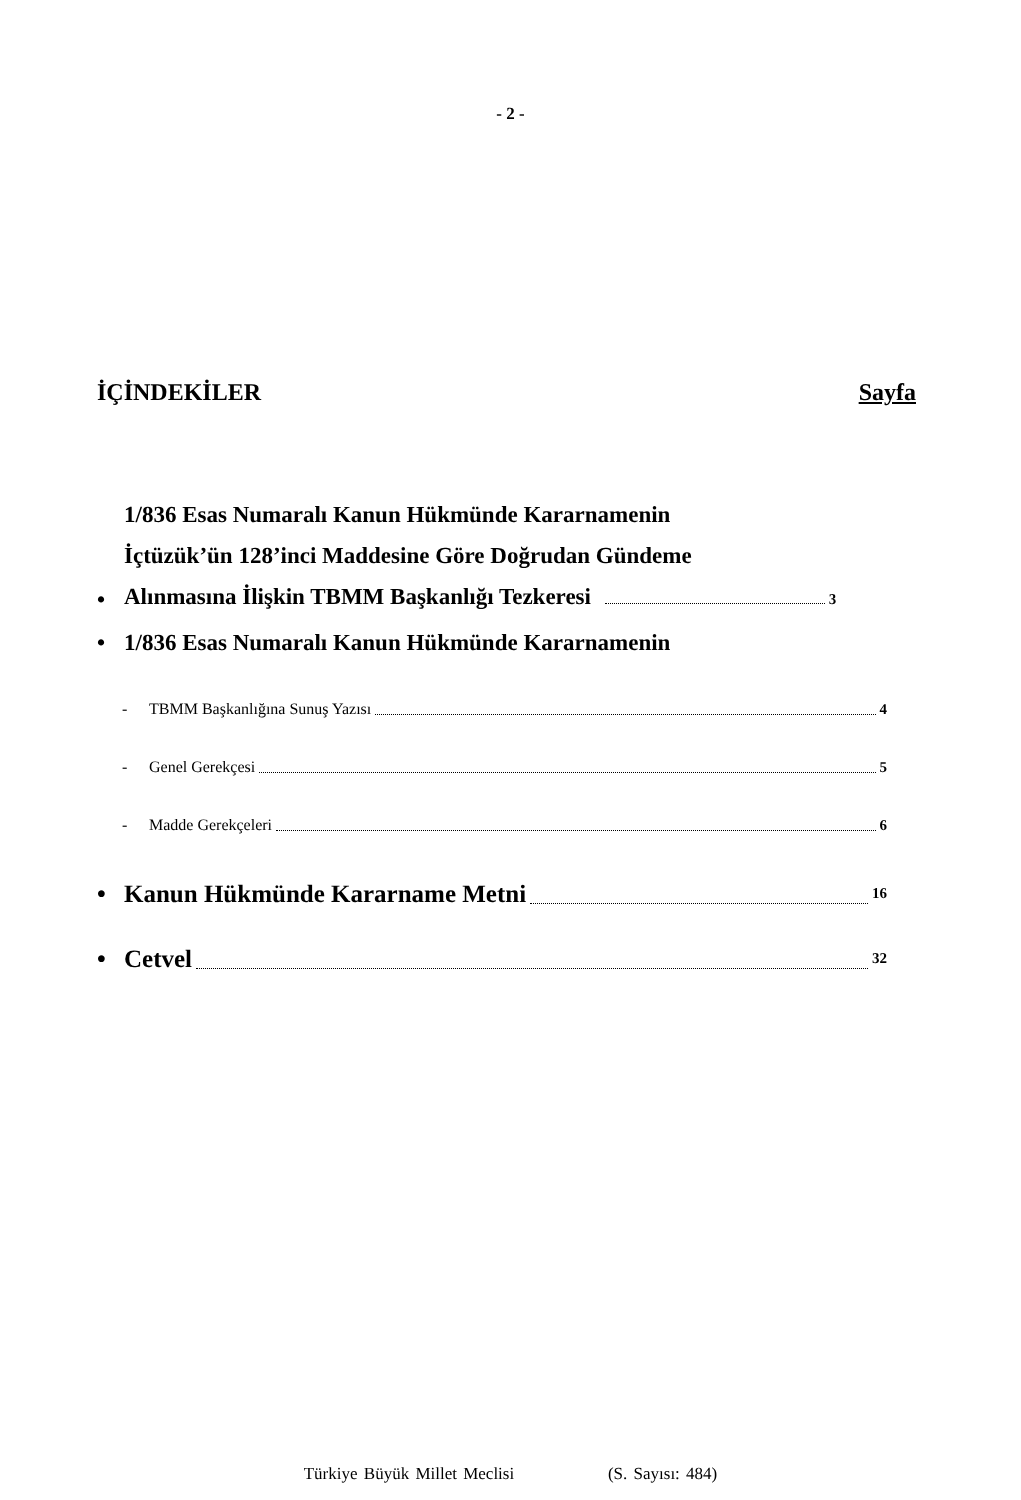- 2 -
İÇİNDEKİLER Sayfa
• 1/836 Esas Numaralı Kanun Hükmünde Kararnamenin
İçtüzük’ün 128’inci Maddesine Göre Doğrudan Gündeme
Alınmasına İlişkin TBMM Başkanlığı Tezkeresi 3
• 1/836 Esas Numaralı Kanun Hükmünde Kararnamenin
- TBMM Başkanlığına Sunuş Yazısı 4
- Genel Gerekçesi 5
- Madde Gerekçeleri 6
• Kanun Hükmünde Kararname Metni 16
• Cetvel 32
Türkiye Büyük Millet Meclisi (S. Sayısı: 484)